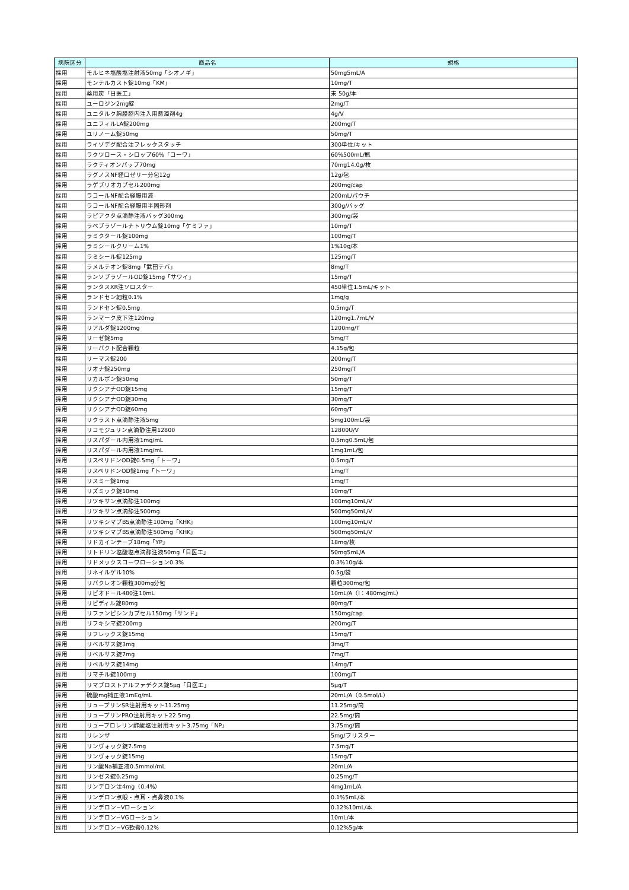| 病院区分 | 商品名 | 規格 |
| --- | --- | --- |
| 採用 | モルヒネ塩酸塩注射液50mg「シオノギ」 | 50mg5mL/A |
| 採用 | モンテルカスト錠10mg「KM」 | 10mg/T |
| 採用 | 薬用炭「日医工」 | 末 50g/本 |
| 採用 | ユーロジン2mg錠 | 2mg/T |
| 採用 | ユニタルク胸膜腔内注入用懸濁剤4g | 4g/V |
| 採用 | ユニフィルLA錠200mg | 200mg/T |
| 採用 | ユリノーム錠50mg | 50mg/T |
| 採用 | ライゾデグ配合注フレックスタッチ | 300単位/キット |
| 採用 | ラクツロース・シロップ60%「コーワ」 | 60%500mL/瓶 |
| 採用 | ラクティオンパップ70mg | 70mg14.0g/枚 |
| 採用 | ラグノスNF経口ゼリー分包12g | 12g/包 |
| 採用 | ラゲブリオカプセル200mg | 200mg/cap |
| 採用 | ラコールNF配合経腸用液 | 200mL/パウチ |
| 採用 | ラコールNF配合経腸用半固形剤 | 300g/バッグ |
| 採用 | ラピアクタ点滴静注液バッグ300mg | 300mg/袋 |
| 採用 | ラベプラゾールナトリウム錠10mg「ケミファ」 | 10mg/T |
| 採用 | ラミクタール錠100mg | 100mg/T |
| 採用 | ラミシールクリーム1% | 1%10g/本 |
| 採用 | ラミシール錠125mg | 125mg/T |
| 採用 | ラメルテオン錠8mg「武田テバ」 | 8mg/T |
| 採用 | ランソプラゾールOD錠15mg「サワイ」 | 15mg/T |
| 採用 | ランタスXR注ソロスター | 450単位1.5mL/キット |
| 採用 | ランドセン細粒0.1% | 1mg/g |
| 採用 | ランドセン錠0.5mg | 0.5mg/T |
| 採用 | ランマーク皮下注120mg | 120mg1.7mL/V |
| 採用 | リアルダ錠1200mg | 1200mg/T |
| 採用 | リーゼ錠5mg | 5mg/T |
| 採用 | リーバクト配合顆粒 | 4.15g/包 |
| 採用 | リーマス錠200 | 200mg/T |
| 採用 | リオナ錠250mg | 250mg/T |
| 採用 | リカルボン錠50mg | 50mg/T |
| 採用 | リクシアナOD錠15mg | 15mg/T |
| 採用 | リクシアナOD錠30mg | 30mg/T |
| 採用 | リクシアナOD錠60mg | 60mg/T |
| 採用 | リクラスト点滴静注液5mg | 5mg100mL/袋 |
| 採用 | リコモジュリン点滴静注用12800 | 12800U/V |
| 採用 | リスパダール内用液1mg/mL | 0.5mg0.5mL/包 |
| 採用 | リスパダール内用液1mg/mL | 1mg1mL/包 |
| 採用 | リスペリドンOD錠0.5mg「トーワ」 | 0.5mg/T |
| 採用 | リスペリドンOD錠1mg「トーワ」 | 1mg/T |
| 採用 | リスミー錠1mg | 1mg/T |
| 採用 | リズミック錠10mg | 10mg/T |
| 採用 | リツキサン点滴静注100mg | 100mg10mL/V |
| 採用 | リツキサン点滴静注500mg | 500mg50mL/V |
| 採用 | リツキシマブBS点滴静注100mg「KHK」 | 100mg10mL/V |
| 採用 | リツキシマブBS点滴静注500mg「KHK」 | 500mg50mL/V |
| 採用 | リドカインテープ18mg「YP」 | 18mg/枚 |
| 採用 | リトドリン塩酸塩点滴静注液50mg「日医工」 | 50mg5mL/A |
| 採用 | リドメックスコーワローション0.3% | 0.3%10g/本 |
| 採用 | リネイルゲル10% | 0.5g/袋 |
| 採用 | リバクレオン顆粒300mg分包 | 顆粒300mg/包 |
| 採用 | リピオドール480注10mL | 10mL/A（I：480mg/mL） |
| 採用 | リピディル錠80mg | 80mg/T |
| 採用 | リファンピシンカプセル150mg「サンド」 | 150mg/cap |
| 採用 | リフキシマ錠200mg | 200mg/T |
| 採用 | リフレックス錠15mg | 15mg/T |
| 採用 | リベルサス錠3mg | 3mg/T |
| 採用 | リベルサス錠7mg | 7mg/T |
| 採用 | リベルサス錠14mg | 14mg/T |
| 採用 | リマチル錠100mg | 100mg/T |
| 採用 | リマプロストアルファデクス錠5μg「日医工」 | 5μg/T |
| 採用 | 硫酸mg補正液1mEq/mL | 20mL/A（0.5mol/L） |
| 採用 | リュープリンSR注射用キット11.25mg | 11.25mg/筒 |
| 採用 | リュープリンPRO注射用キット22.5mg | 22.5mg/筒 |
| 採用 | リュープロレリン酢酸塩注射用キット3.75mg「NP」 | 3.75mg/筒 |
| 採用 | リレンザ | 5mg/ブリスター |
| 採用 | リンヴォック錠7.5mg | 7.5mg/T |
| 採用 | リンヴォック錠15mg | 15mg/T |
| 採用 | リン酸Na補正液0.5mmol/mL | 20mL/A |
| 採用 | リンゼス錠0.25mg | 0.25mg/T |
| 採用 | リンデロン注4mg（0.4%） | 4mg1mL/A |
| 採用 | リンデロン点眼・点耳・点鼻液0.1% | 0.1%5mL/本 |
| 採用 | リンデロン−Vローション | 0.12%10mL/本 |
| 採用 | リンデロン−VGローション | 10mL/本 |
| 採用 | リンデロン−VG軟膏0.12% | 0.12%5g/本 |